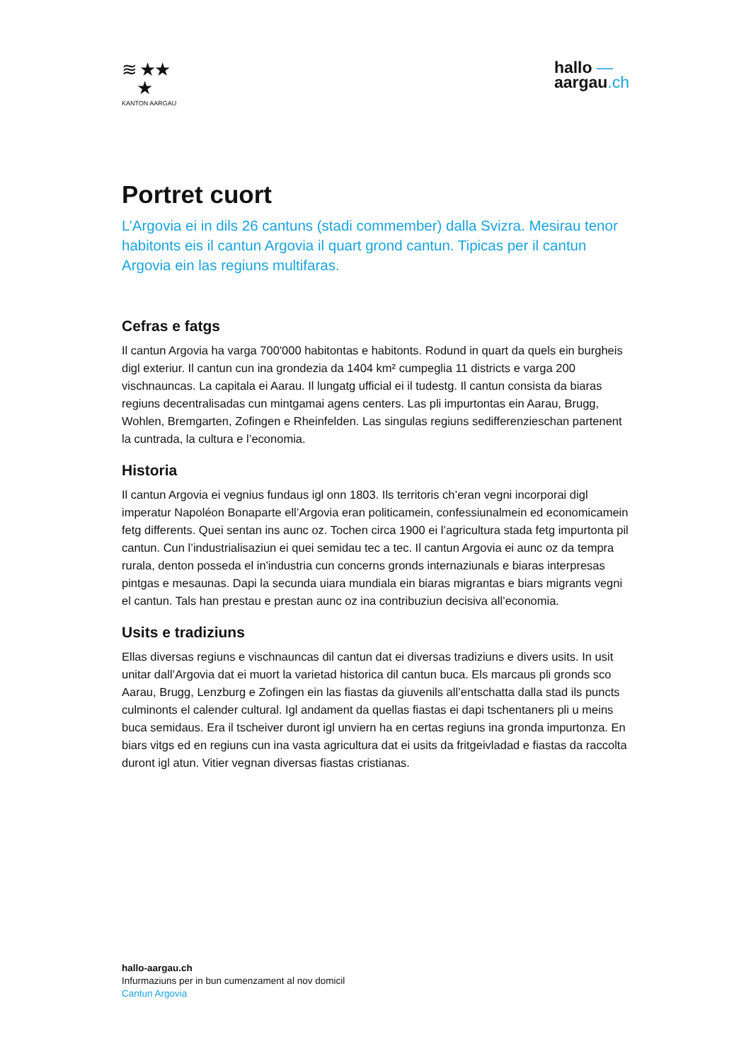≋ ★★
★
KANTON AARGAU
hallo —
aargau.ch
Portret cuort
L’Argovia ei in dils 26 cantuns (stadi commember) dalla Svizra. Mesirau tenor habitonts eis il cantun Argovia il quart grond cantun. Tipicas per il cantun Argovia ein las regiuns multifaras.
Cefras e fatgs
Il cantun Argovia ha varga 700'000 habitontas e habitonts. Rodund in quart da quels ein burgheis digl exteriur. Il cantun cun ina grondezia da 1404 km² cumpeglia 11 districts e varga 200 vischnauncas. La capitala ei Aarau. Il lungatg ufficial ei il tudestg. Il cantun consista da biaras regiuns decentralisadas cun mintgamai agens centers. Las pli impurtontas ein Aarau, Brugg, Wohlen, Bremgarten, Zofingen e Rheinfelden. Las singulas regiuns sedifferenzieschan partenent la cuntrada, la cultura e l’economia.
Historia
Il cantun Argovia ei vegnius fundaus igl onn 1803. Ils territoris ch’eran vegni incorporai digl imperatur Napoléon Bonaparte ell’Argovia eran politicamein, confessiunalmein ed economicamein fetg differents. Quei sentan ins aunc oz. Tochen circa 1900 ei l’agricultura stada fetg impurtonta pil cantun. Cun l’industrialisaziun ei quei semidau tec a tec. Il cantun Argovia ei aunc oz da tempra rurala, denton posseda el in'industria cun concerns gronds internaziunals e biaras interpresas pintgas e mesaunas. Dapi la secunda uiara mundiala ein biaras migrantas e biars migrants vegni el cantun. Tals han prestau e prestan aunc oz ina contribuziun decisiva all’economia.
Usits e tradiziuns
Ellas diversas regiuns e vischnauncas dil cantun dat ei diversas tradiziuns e divers usits. In usit unitar dall’Argovia dat ei muort la varietad historica dil cantun buca. Els marcaus pli gronds sco Aarau, Brugg, Lenzburg e Zofingen ein las fiastas da giuvenils all’entschatta dalla stad ils puncts culminonts el calender cultural. Igl andament da quellas fiastas ei dapi tschentaners pli u meins buca semidaus. Era il tscheiver duront igl unviern ha en certas regiuns ina gronda impurtonza. En biars vitgs ed en regiuns cun ina vasta agricultura dat ei usits da fritgeivladad e fiastas da raccolta duront igl atun. Vitier vegnan diversas fiastas cristianas.
hallo-aargau.ch
Infurmaziuns per in bun cumenzament al nov domicil
Cantun Argovia